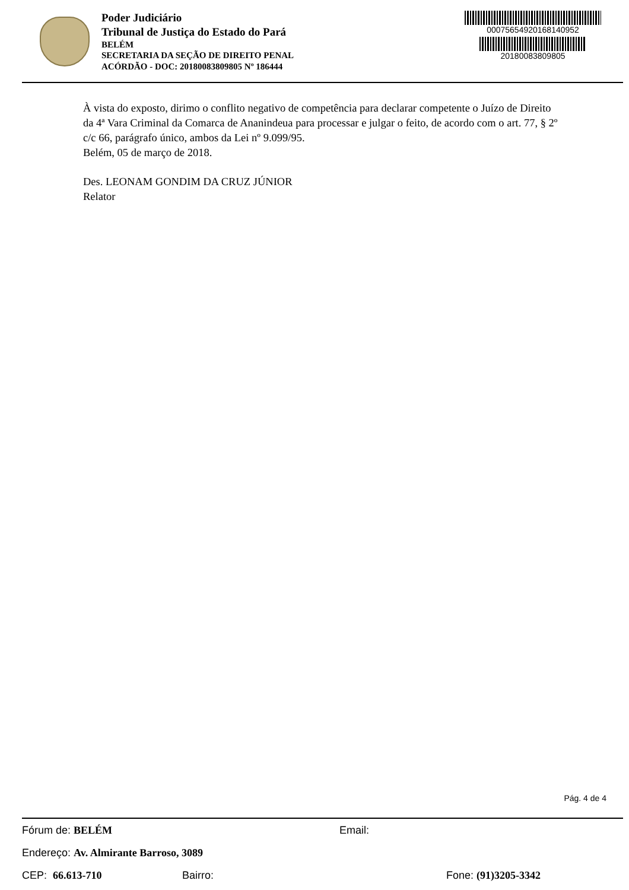Poder Judiciário
Tribunal de Justiça do Estado do Pará
BELÉM
SECRETARIA DA SEÇÃO DE DIREITO PENAL
ACÓRDÃO - DOC: 20180083809805 Nº 186444
00075654920168140952
20180083809805
À vista do exposto, dirimo o conflito negativo de competência para declarar competente o Juízo de Direito da 4ª Vara Criminal da Comarca de Ananindeua para processar e julgar o feito, de acordo com o art. 77, § 2º c/c 66, parágrafo único, ambos da Lei nº 9.099/95.
Belém, 05 de março de 2018.
Des. LEONAM GONDIM DA CRUZ JÚNIOR
Relator
Pág. 4 de 4
Fórum de: BELÉM Email:
Endereço: Av. Almirante Barroso, 3089
CEP: 66.613-710 Bairro: Fone: (91)3205-3342